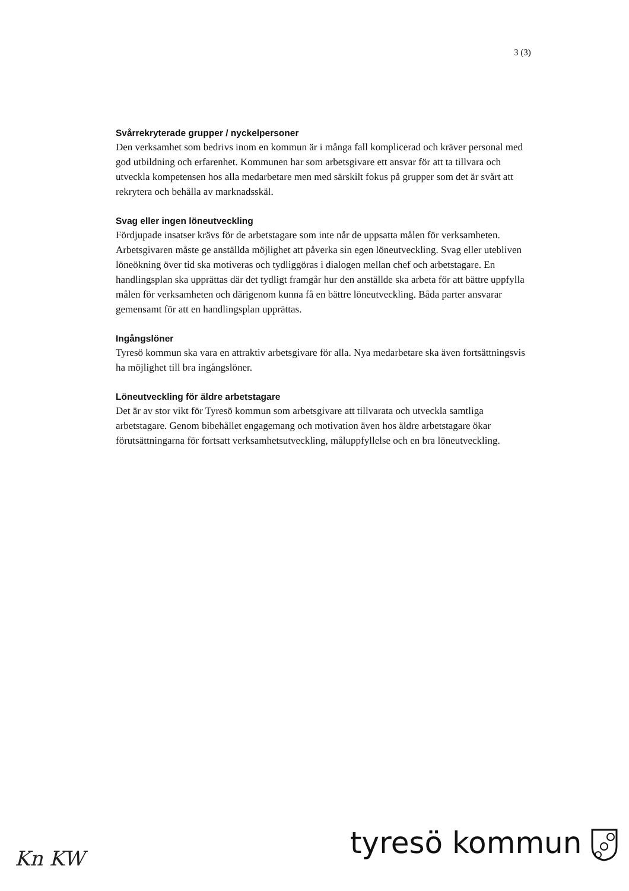3 (3)
Svårrekryterade grupper / nyckelpersoner
Den verksamhet som bedrivs inom en kommun är i många fall komplicerad och kräver personal med god utbildning och erfarenhet. Kommunen har som arbetsgivare ett ansvar för att ta tillvara och utveckla kompetensen hos alla medarbetare men med särskilt fokus på grupper som det är svårt att rekrytera och behålla av marknadsskäl.
Svag eller ingen löneutveckling
Fördjupade insatser krävs för de arbetstagare som inte når de uppsatta målen för verksamheten. Arbetsgivaren måste ge anställda möjlighet att påverka sin egen löneutveckling. Svag eller utebliven löneökning över tid ska motiveras och tydliggöras i dialogen mellan chef och arbetstagare. En handlingsplan ska upprättas där det tydligt framgår hur den anställde ska arbeta för att bättre uppfylla målen för verksamheten och därigenom kunna få en bättre löneutveckling. Båda parter ansvarar gemensamt för att en handlingsplan upprättas.
Ingångslöner
Tyresö kommun ska vara en attraktiv arbetsgivare för alla. Nya medarbetare ska även fortsättningsvis ha möjlighet till bra ingångslöner.
Löneutveckling för äldre arbetstagare
Det är av stor vikt för Tyresö kommun som arbetsgivare att tillvarata och utveckla samtliga arbetstagare. Genom bibehållet engagemang och motivation även hos äldre arbetstagare ökar förutsättningarna för fortsatt verksamhetsutveckling, måluppfyllelse och en bra löneutveckling.
Kn KW tyresö kommun